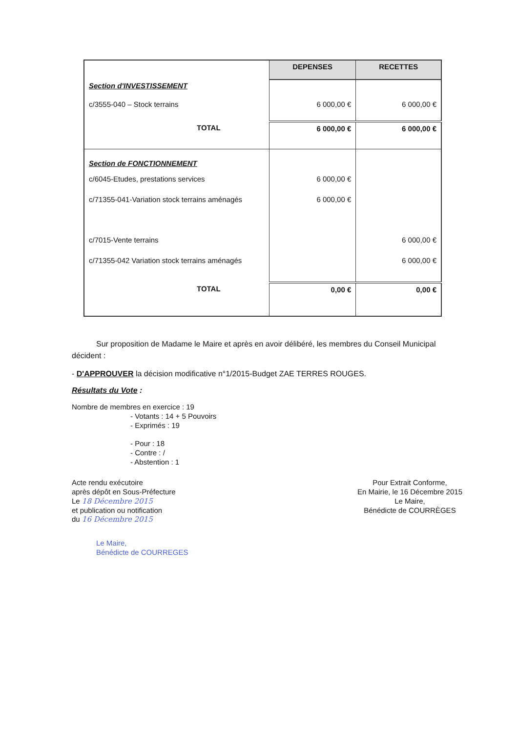| | DEPENSES | RECETTES |
| --- | --- | --- |
| Section d'INVESTISSEMENT | | |
| c/3555-040 – Stock terrains | 6 000,00 € | 6 000,00 € |
| TOTAL | 6 000,00 € | 6 000,00 € |
| Section de FONCTIONNEMENT | | |
| c/6045-Etudes, prestations services | 6 000,00 € | |
| c/71355-041-Variation stock terrains aménagés | 6 000,00 € | |
| c/7015-Vente terrains | | 6 000,00 € |
| c/71355-042 Variation stock terrains aménagés | | 6 000,00 € |
| TOTAL | 0,00 € | 0,00 € |
Sur proposition de Madame le Maire et après en avoir délibéré, les membres du Conseil Municipal décident :
- D'APPROUVER la décision modificative n°1/2015-Budget ZAE TERRES ROUGES.
Résultats du Vote :
Nombre de membres en exercice : 19
- Votants : 14 + 5 Pouvoirs
- Exprimés : 19
- Pour : 18
- Contre : /
- Abstention : 1
Acte rendu exécutoire
après dépôt en Sous-Préfecture
Le 18 Décembre 2015
et publication ou notification
du 16 Décembre 2015
Le Maire,
Bénédicte de COURREGES
Pour Extrait Conforme,
En Mairie, le 16 Décembre 2015
Le Maire,
Bénédicte de COURRÈGES